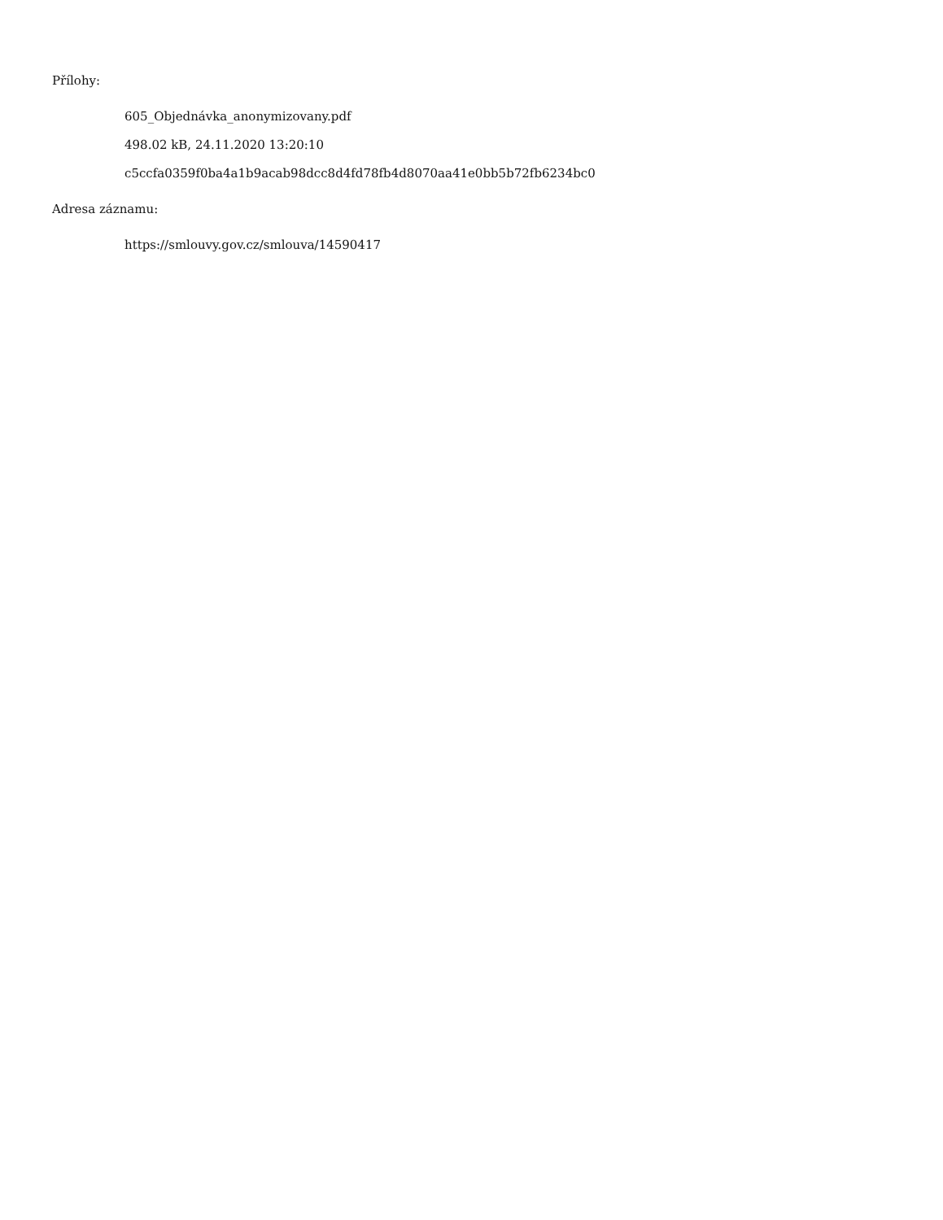Přílohy:
605_Objednávka_anonymizovany.pdf
498.02 kB, 24.11.2020 13:20:10
c5ccfa0359f0ba4a1b9acab98dcc8d4fd78fb4d8070aa41e0bb5b72fb6234bc0
Adresa záznamu:
https://smlouvy.gov.cz/smlouva/14590417